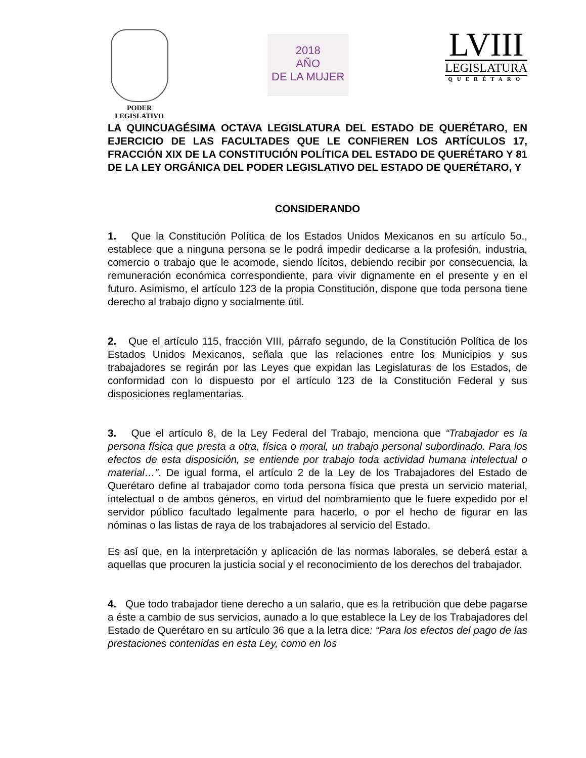PODER
LEGISLATIVO
2018
AÑO
DE LA MUJER
LVIII
LEGISLATURA
QUERÉTARO
LA QUINCUAGÉSIMA OCTAVA LEGISLATURA DEL ESTADO DE QUERÉTARO, EN EJERCICIO DE LAS FACULTADES QUE LE CONFIEREN LOS ARTÍCULOS 17, FRACCIÓN XIX DE LA CONSTITUCIÓN POLÍTICA DEL ESTADO DE QUERÉTARO Y 81 DE LA LEY ORGÁNICA DEL PODER LEGISLATIVO DEL ESTADO DE QUERÉTARO, Y
CONSIDERANDO
1. Que la Constitución Política de los Estados Unidos Mexicanos en su artículo 5o., establece que a ninguna persona se le podrá impedir dedicarse a la profesión, industria, comercio o trabajo que le acomode, siendo lícitos, debiendo recibir por consecuencia, la remuneración económica correspondiente, para vivir dignamente en el presente y en el futuro. Asimismo, el artículo 123 de la propia Constitución, dispone que toda persona tiene derecho al trabajo digno y socialmente útil.
2. Que el artículo 115, fracción VIII, párrafo segundo, de la Constitución Política de los Estados Unidos Mexicanos, señala que las relaciones entre los Municipios y sus trabajadores se regirán por las Leyes que expidan las Legislaturas de los Estados, de conformidad con lo dispuesto por el artículo 123 de la Constitución Federal y sus disposiciones reglamentarias.
3. Que el artículo 8, de la Ley Federal del Trabajo, menciona que “Trabajador es la persona física que presta a otra, física o moral, un trabajo personal subordinado. Para los efectos de esta disposición, se entiende por trabajo toda actividad humana intelectual o material…”. De igual forma, el artículo 2 de la Ley de los Trabajadores del Estado de Querétaro define al trabajador como toda persona física que presta un servicio material, intelectual o de ambos géneros, en virtud del nombramiento que le fuere expedido por el servidor público facultado legalmente para hacerlo, o por el hecho de figurar en las nóminas o las listas de raya de los trabajadores al servicio del Estado.
Es así que, en la interpretación y aplicación de las normas laborales, se deberá estar a aquellas que procuren la justicia social y el reconocimiento de los derechos del trabajador.
4. Que todo trabajador tiene derecho a un salario, que es la retribución que debe pagarse a éste a cambio de sus servicios, aunado a lo que establece la Ley de los Trabajadores del Estado de Querétaro en su artículo 36 que a la letra dice: “Para los efectos del pago de las prestaciones contenidas en esta Ley, como en los